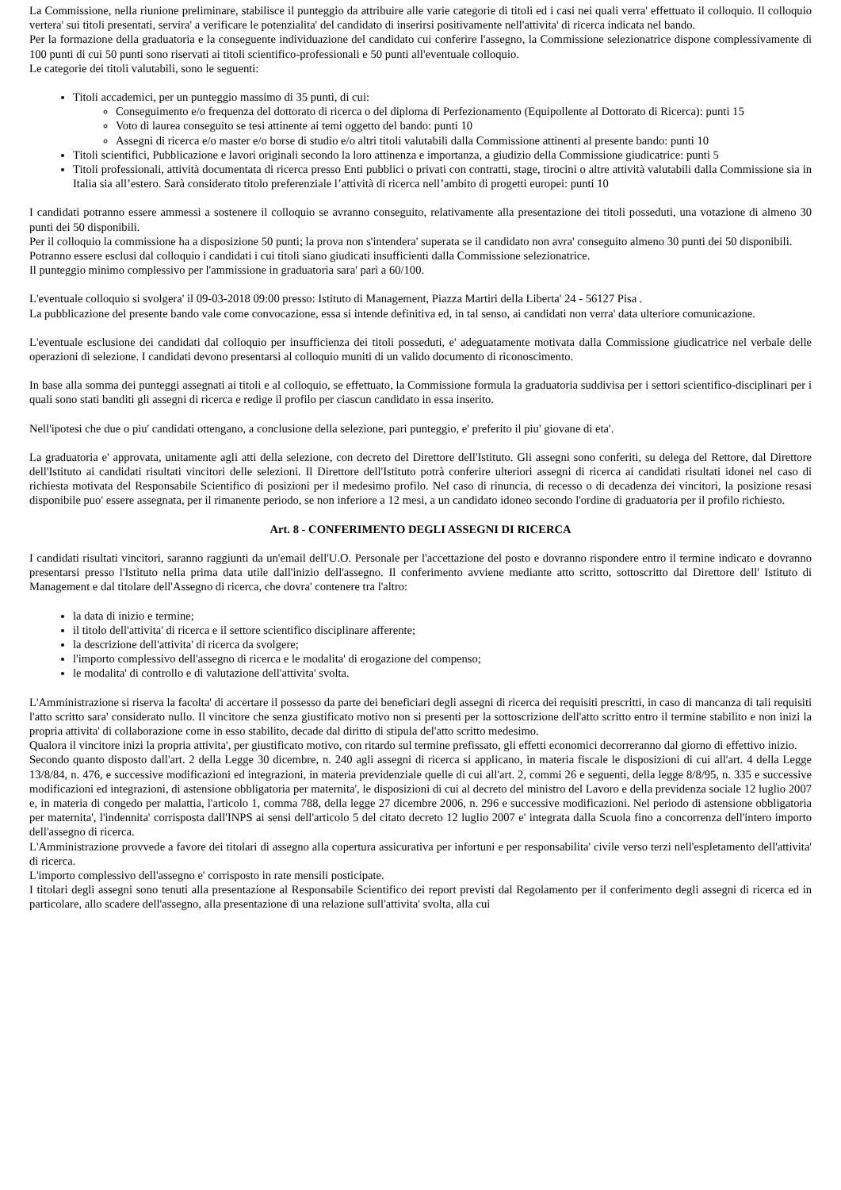La Commissione, nella riunione preliminare, stabilisce il punteggio da attribuire alle varie categorie di titoli ed i casi nei quali verra' effettuato il colloquio. Il colloquio vertera' sui titoli presentati, servira' a verificare le potenzialita' del candidato di inserirsi positivamente nell'attivita' di ricerca indicata nel bando.
Per la formazione della graduatoria e la conseguente individuazione del candidato cui conferire l'assegno, la Commissione selezionatrice dispone complessivamente di 100 punti di cui 50 punti sono riservati ai titoli scientifico-professionali e 50 punti all'eventuale colloquio.
Le categorie dei titoli valutabili, sono le seguenti:
Titoli accademici, per un punteggio massimo di 35 punti, di cui:
Conseguimento e/o frequenza del dottorato di ricerca o del diploma di Perfezionamento (Equipollente al Dottorato di Ricerca): punti 15
Voto di laurea conseguito se tesi attinente ai temi oggetto del bando: punti 10
Assegni di ricerca e/o master e/o borse di studio e/o altri titoli valutabili dalla Commissione attinenti al presente bando: punti 10
Titoli scientifici, Pubblicazione e lavori originali secondo la loro attinenza e importanza, a giudizio della Commissione giudicatrice: punti 5
Titoli professionali, attività documentata di ricerca presso Enti pubblici o privati con contratti, stage, tirocini o altre attività valutabili dalla Commissione sia in Italia sia all’estero. Sarà considerato titolo preferenziale l’attività di ricerca nell’ambito di progetti europei: punti 10
I candidati potranno essere ammessi a sostenere il colloquio se avranno conseguito, relativamente alla presentazione dei titoli posseduti, una votazione di almeno 30 punti dei 50 disponibili.
Per il colloquio la commissione ha a disposizione 50 punti; la prova non s'intendera' superata se il candidato non avra' conseguito almeno 30 punti dei 50 disponibili.
Potranno essere esclusi dal colloquio i candidati i cui titoli siano giudicati insufficienti dalla Commissione selezionatrice.
Il punteggio minimo complessivo per l'ammissione in graduatoria sara' pari a 60/100.
L'eventuale colloquio si svolgera' il 09-03-2018 09:00 presso: Istituto di Management, Piazza Martiri della Liberta' 24 - 56127 Pisa .
La pubblicazione del presente bando vale come convocazione, essa si intende definitiva ed, in tal senso, ai candidati non verra' data ulteriore comunicazione.
L'eventuale esclusione dei candidati dal colloquio per insufficienza dei titoli posseduti, e' adeguatamente motivata dalla Commissione giudicatrice nel verbale delle operazioni di selezione. I candidati devono presentarsi al colloquio muniti di un valido documento di riconoscimento.
In base alla somma dei punteggi assegnati ai titoli e al colloquio, se effettuato, la Commissione formula la graduatoria suddivisa per i settori scientifico-disciplinari per i quali sono stati banditi gli assegni di ricerca e redige il profilo per ciascun candidato in essa inserito.
Nell'ipotesi che due o piu' candidati ottengano, a conclusione della selezione, pari punteggio, e' preferito il piu' giovane di eta'.
La graduatoria e' approvata, unitamente agli atti della selezione, con decreto del Direttore dell'Istituto. Gli assegni sono conferiti, su delega del Rettore, dal Direttore dell'Istituto ai candidati risultati vincitori delle selezioni. Il Direttore dell'Istituto potrà conferire ulteriori assegni di ricerca ai candidati risultati idonei nel caso di richiesta motivata del Responsabile Scientifico di posizioni per il medesimo profilo. Nel caso di rinuncia, di recesso o di decadenza dei vincitori, la posizione resasi disponibile puo' essere assegnata, per il rimanente periodo, se non inferiore a 12 mesi, a un candidato idoneo secondo l'ordine di graduatoria per il profilo richiesto.
Art. 8 - CONFERIMENTO DEGLI ASSEGNI DI RICERCA
I candidati risultati vincitori, saranno raggiunti da un'email dell'U.O. Personale per l'accettazione del posto e dovranno rispondere entro il termine indicato e dovranno presentarsi presso l'Istituto nella prima data utile dall'inizio dell'assegno. Il conferimento avviene mediante atto scritto, sottoscritto dal Direttore dell' Istituto di Management e dal titolare dell'Assegno di ricerca, che dovra' contenere tra l'altro:
la data di inizio e termine;
il titolo dell'attivita' di ricerca e il settore scientifico disciplinare afferente;
la descrizione dell'attivita' di ricerca da svolgere;
l'importo complessivo dell'assegno di ricerca e le modalita' di erogazione del compenso;
le modalita' di controllo e di valutazione dell'attivita' svolta.
L'Amministrazione si riserva la facolta' di accertare il possesso da parte dei beneficiari degli assegni di ricerca dei requisiti prescritti, in caso di mancanza di tali requisiti l'atto scritto sara' considerato nullo. Il vincitore che senza giustificato motivo non si presenti per la sottoscrizione dell'atto scritto entro il termine stabilito e non inizi la propria attivita' di collaborazione come in esso stabilito, decade dal diritto di stipula del'atto scritto medesimo.
Qualora il vincitore inizi la propria attivita', per giustificato motivo, con ritardo sul termine prefissato, gli effetti economici decorreranno dal giorno di effettivo inizio.
Secondo quanto disposto dall'art. 2 della Legge 30 dicembre, n. 240 agli assegni di ricerca si applicano, in materia fiscale le disposizioni di cui all'art. 4 della Legge 13/8/84, n. 476, e successive modificazioni ed integrazioni, in materia previdenziale quelle di cui all'art. 2, commi 26 e seguenti, della legge 8/8/95, n. 335 e successive modificazioni ed integrazioni, di astensione obbligatoria per maternita', le disposizioni di cui al decreto del ministro del Lavoro e della previdenza sociale 12 luglio 2007 e, in materia di congedo per malattia, l'articolo 1, comma 788, della legge 27 dicembre 2006, n. 296 e successive modificazioni. Nel periodo di astensione obbligatoria per maternita', l'indennita' corrisposta dall'INPS ai sensi dell'articolo 5 del citato decreto 12 luglio 2007 e' integrata dalla Scuola fino a concorrenza dell'intero importo dell'assegno di ricerca.
L'Amministrazione provvede a favore dei titolari di assegno alla copertura assicurativa per infortuni e per responsabilita' civile verso terzi nell'espletamento dell'attivita' di ricerca.
L'importo complessivo dell'assegno e' corrisposto in rate mensili posticipate.
I titolari degli assegni sono tenuti alla presentazione al Responsabile Scientifico dei report previsti dal Regolamento per il conferimento degli assegni di ricerca ed in particolare, allo scadere dell'assegno, alla presentazione di una relazione sull'attivita' svolta, alla cui